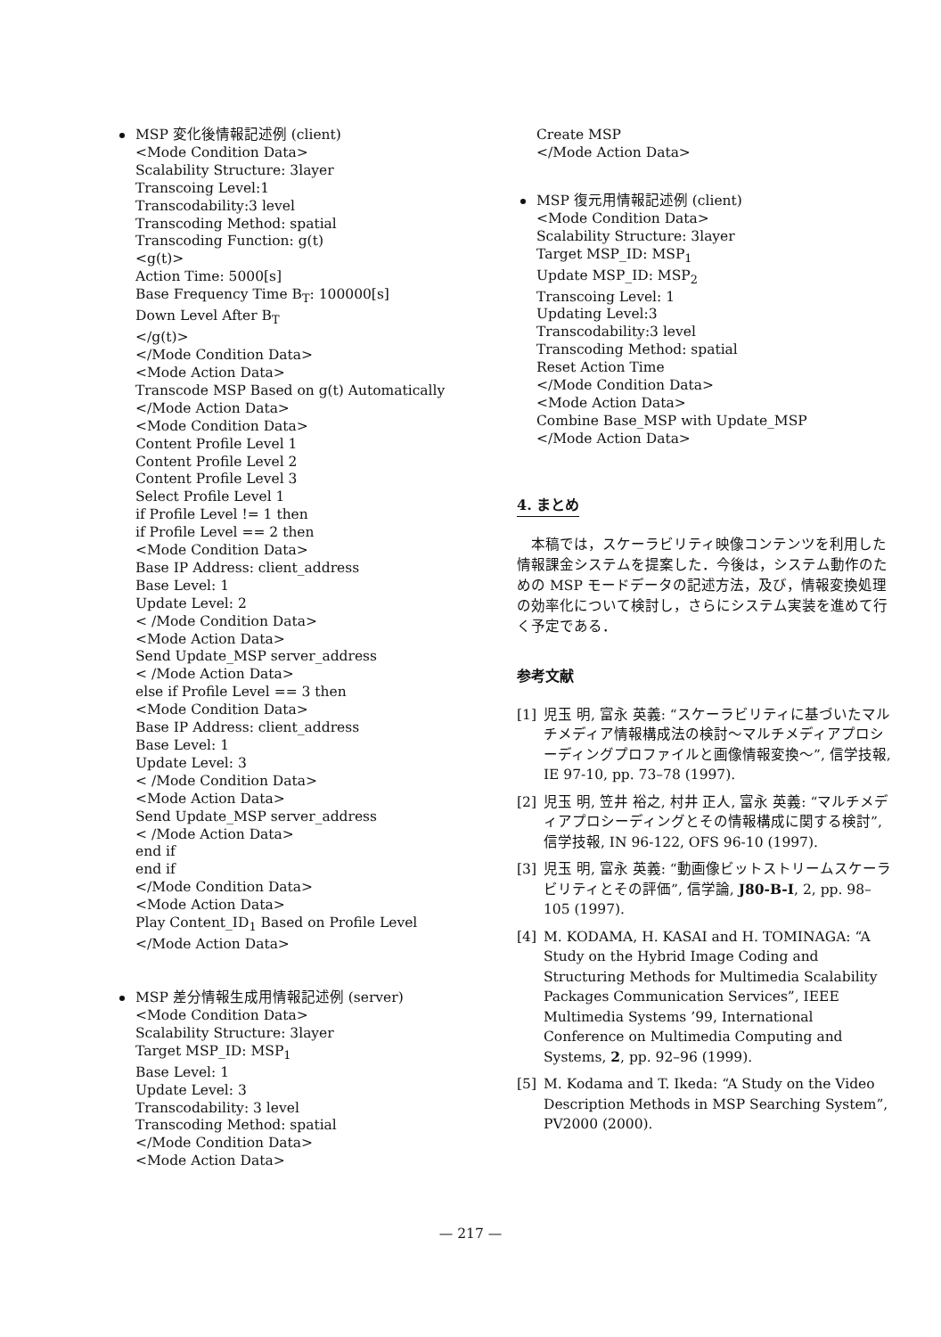MSP 変化後情報記述例 (client)
<Mode Condition Data>
Scalability Structure: 3layer
Transcoing Level:1
Transcodability:3 level
Transcoding Method: spatial
Transcoding Function: g(t)
<g(t)>
Action Time: 5000[s]
Base Frequency Time B<sub>T</sub>: 100000[s]
Down Level After B<sub>T</sub>
</g(t)>
</Mode Condition Data>
<Mode Action Data>
Transcode MSP Based on g(t) Automatically
</Mode Action Data>
<Mode Condition Data>
Content Profile Level 1
Content Profile Level 2
Content Profile Level 3
Select Profile Level 1
if Profile Level != 1 then
if Profile Level == 2 then
<Mode Condition Data>
Base IP Address: client_address
Base Level: 1
Update Level: 2
< /Mode Condition Data>
<Mode Action Data>
Send Update_MSP server_address
< /Mode Action Data>
else if Profile Level == 3 then
<Mode Condition Data>
Base IP Address: client_address
Base Level: 1
Update Level: 3
< /Mode Condition Data>
<Mode Action Data>
Send Update_MSP server_address
< /Mode Action Data>
end if
end if
</Mode Condition Data>
<Mode Action Data>
Play Content_ID<sub>1</sub> Based on Profile Level
</Mode Action Data>
MSP 差分情報生成用情報記述例 (server)
<Mode Condition Data>
Scalability Structure: 3layer
Target MSP_ID: MSP<sub>1</sub>
Base Level: 1
Update Level: 3
Transcodability: 3 level
Transcoding Method: spatial
</Mode Condition Data>
<Mode Action Data>
Create MSP
</Mode Action Data>
MSP 復元用情報記述例 (client)
<Mode Condition Data>
Scalability Structure: 3layer
Target MSP_ID: MSP<sub>1</sub>
Update MSP_ID: MSP<sub>2</sub>
Transcoing Level: 1
Updating Level:3
Transcodability:3 level
Transcoding Method: spatial
Reset Action Time
</Mode Condition Data>
<Mode Action Data>
Combine Base_MSP with Update_MSP
</Mode Action Data>
4. まとめ
本稿では，スケーラビリティ映像コンテンツを利用した情報課金システムを提案した．今後は，システム動作のための MSP モードデータの記述方法，及び，情報変換処理の効率化について検討し，さらにシステム実装を進めて行く予定である．
参考文献
[1] 児玉 明, 富永 英義: “スケーラビリティに基づいたマルチメディア情報構成法の検討～マルチメディアプロシーディングプロファイルと画像情報変換～”, 信学技報, IE 97-10, pp. 73–78 (1997).
[2] 児玉 明, 笠井 裕之, 村井 正人, 富永 英義: “マルチメディアプロシーディングとその情報構成に関する検討”, 信学技報, IN 96-122, OFS 96-10 (1997).
[3] 児玉 明, 富永 英義: “動画像ビットストリームスケーラビリティとその評価”, 信学論, J80-B-I, 2, pp. 98–105 (1997).
[4] M. KODAMA, H. KASAI and H. TOMINAGA: “A Study on the Hybrid Image Coding and Structuring Methods for Multimedia Scalability Packages Communication Services”, IEEE Multimedia Systems ’99, International Conference on Multimedia Computing and Systems, 2, pp. 92–96 (1999).
[5] M. Kodama and T. Ikeda: “A Study on the Video Description Methods in MSP Searching System”, PV2000 (2000).
— 217 —